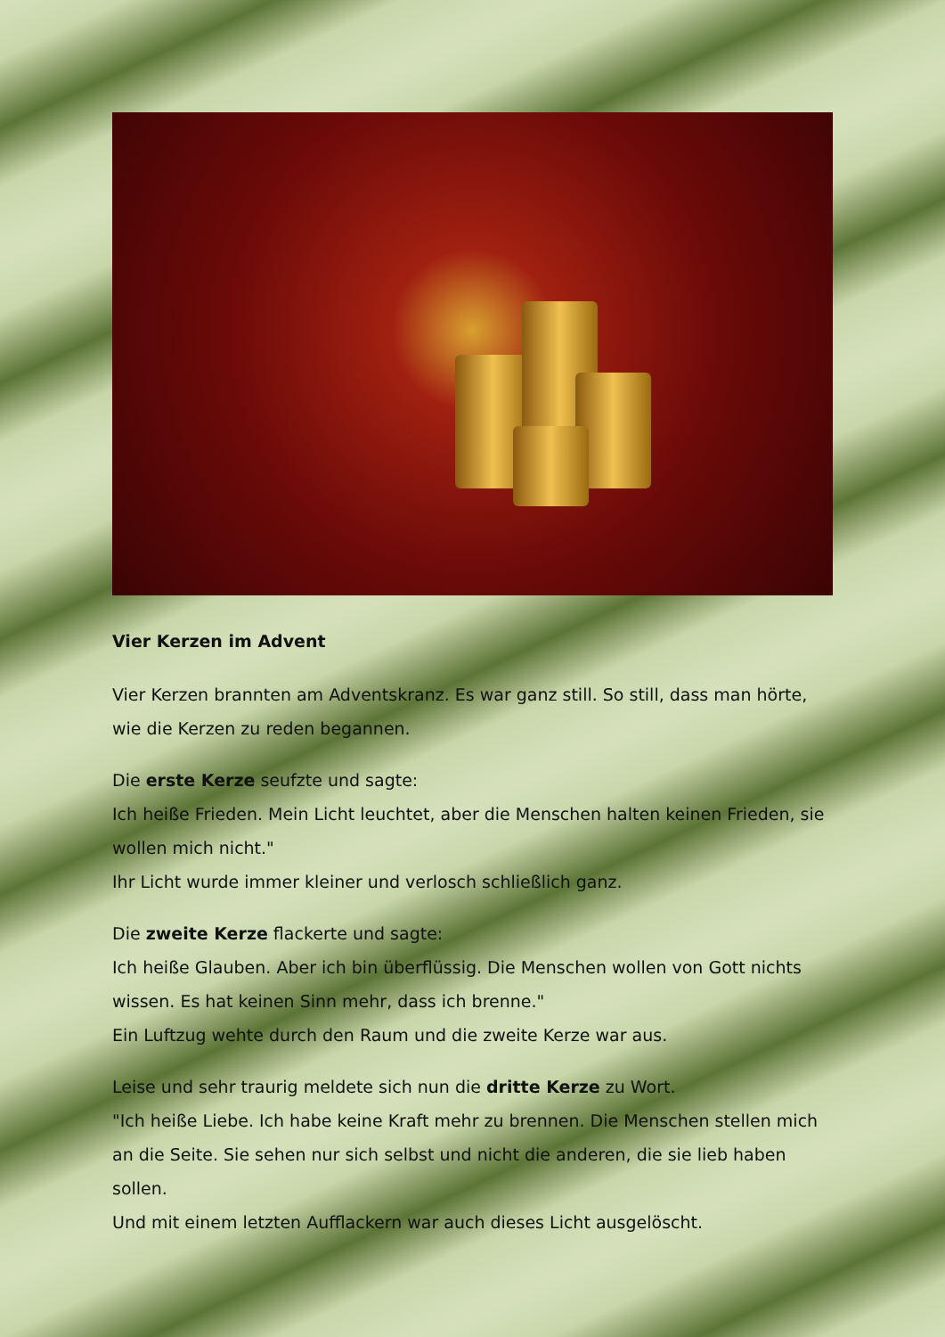Vier Kerzen im Advent
Vier Kerzen brannten am Adventskranz. Es war ganz still. So still, dass man hörte, wie die Kerzen zu reden begannen.
Die erste Kerze seufzte und sagte:
Ich heiße Frieden. Mein Licht leuchtet, aber die Menschen halten keinen Frieden, sie wollen mich nicht."
Ihr Licht wurde immer kleiner und verlosch schließlich ganz.
Die zweite Kerze flackerte und sagte:
Ich heiße Glauben. Aber ich bin überflüssig. Die Menschen wollen von Gott nichts wissen. Es hat keinen Sinn mehr, dass ich brenne."
Ein Luftzug wehte durch den Raum und die zweite Kerze war aus.
Leise und sehr traurig meldete sich nun die dritte Kerze zu Wort.
"Ich heiße Liebe. Ich habe keine Kraft mehr zu brennen. Die Menschen stellen mich an die Seite. Sie sehen nur sich selbst und nicht die anderen, die sie lieb haben sollen.
Und mit einem letzten Aufflackern war auch dieses Licht ausgelöscht.